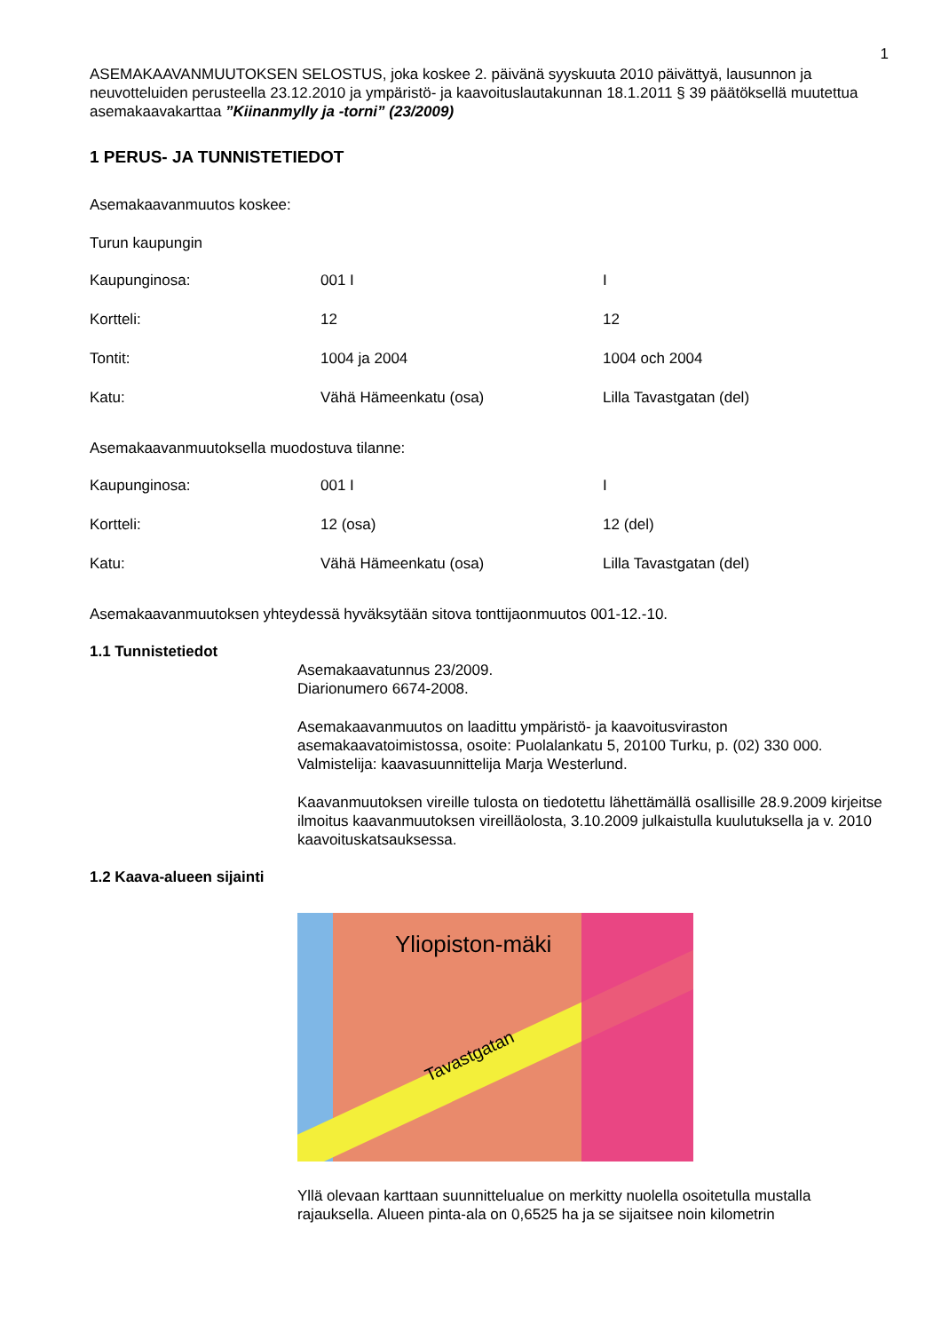1
ASEMAKAAVANMUUTOKSEN SELOSTUS, joka koskee 2. päivänä syyskuuta 2010 päivättyä, lausunnon ja neuvotteluiden perusteella 23.12.2010 ja ympäristö- ja kaavoituslautakunnan 18.1.2011 § 39 päätöksellä muutettua asemakaavakarttaa ”Kiinanmylly ja -torni” (23/2009)
1 PERUS- JA TUNNISTETIEDOT
Asemakaavanmuutos koskee:
Turun kaupungin
| Kaupunginosa: | 001 I | I |
| Kortteli: | 12 | 12 |
| Tontit: | 1004 ja 2004 | 1004 och 2004 |
| Katu: | Vähä Hämeenkatu (osa) | Lilla Tavastgatan (del) |
Asemakaavanmuutoksella muodostuva tilanne:
| Kaupunginosa: | 001 I | I |
| Kortteli: | 12 (osa) | 12 (del) |
| Katu: | Vähä Hämeenkatu (osa) | Lilla Tavastgatan (del) |
Asemakaavanmuutoksen yhteydessä hyväksytään sitova tonttijaonmuutos 001-12.-10.
1.1 Tunnistetiedot
Asemakaavatunnus 23/2009.
Diarionumero 6674-2008.
Asemakaavanmuutos on laadittu ympäristö- ja kaavoitusviraston asemakaavatoimistossa, osoite: Puolalankatu 5, 20100 Turku, p. (02) 330 000. Valmistelija: kaavasuunnittelija Marja Westerlund.
Kaavanmuutoksen vireille tulosta on tiedotettu lähettämällä osallisille 28.9.2009 kirjeitse ilmoitus kaavanmuutoksen vireilläolosta, 3.10.2009 julkaistulla kuulutuksella ja v. 2010 kaavoituskatsauksessa.
1.2 Kaava-alueen sijainti
Yliopiston-mäki
Tavastgatan
Yllä olevaan karttaan suunnittelualue on merkitty nuolella osoitetulla mustalla rajauksella. Alueen pinta-ala on 0,6525 ha ja se sijaitsee noin kilometrin